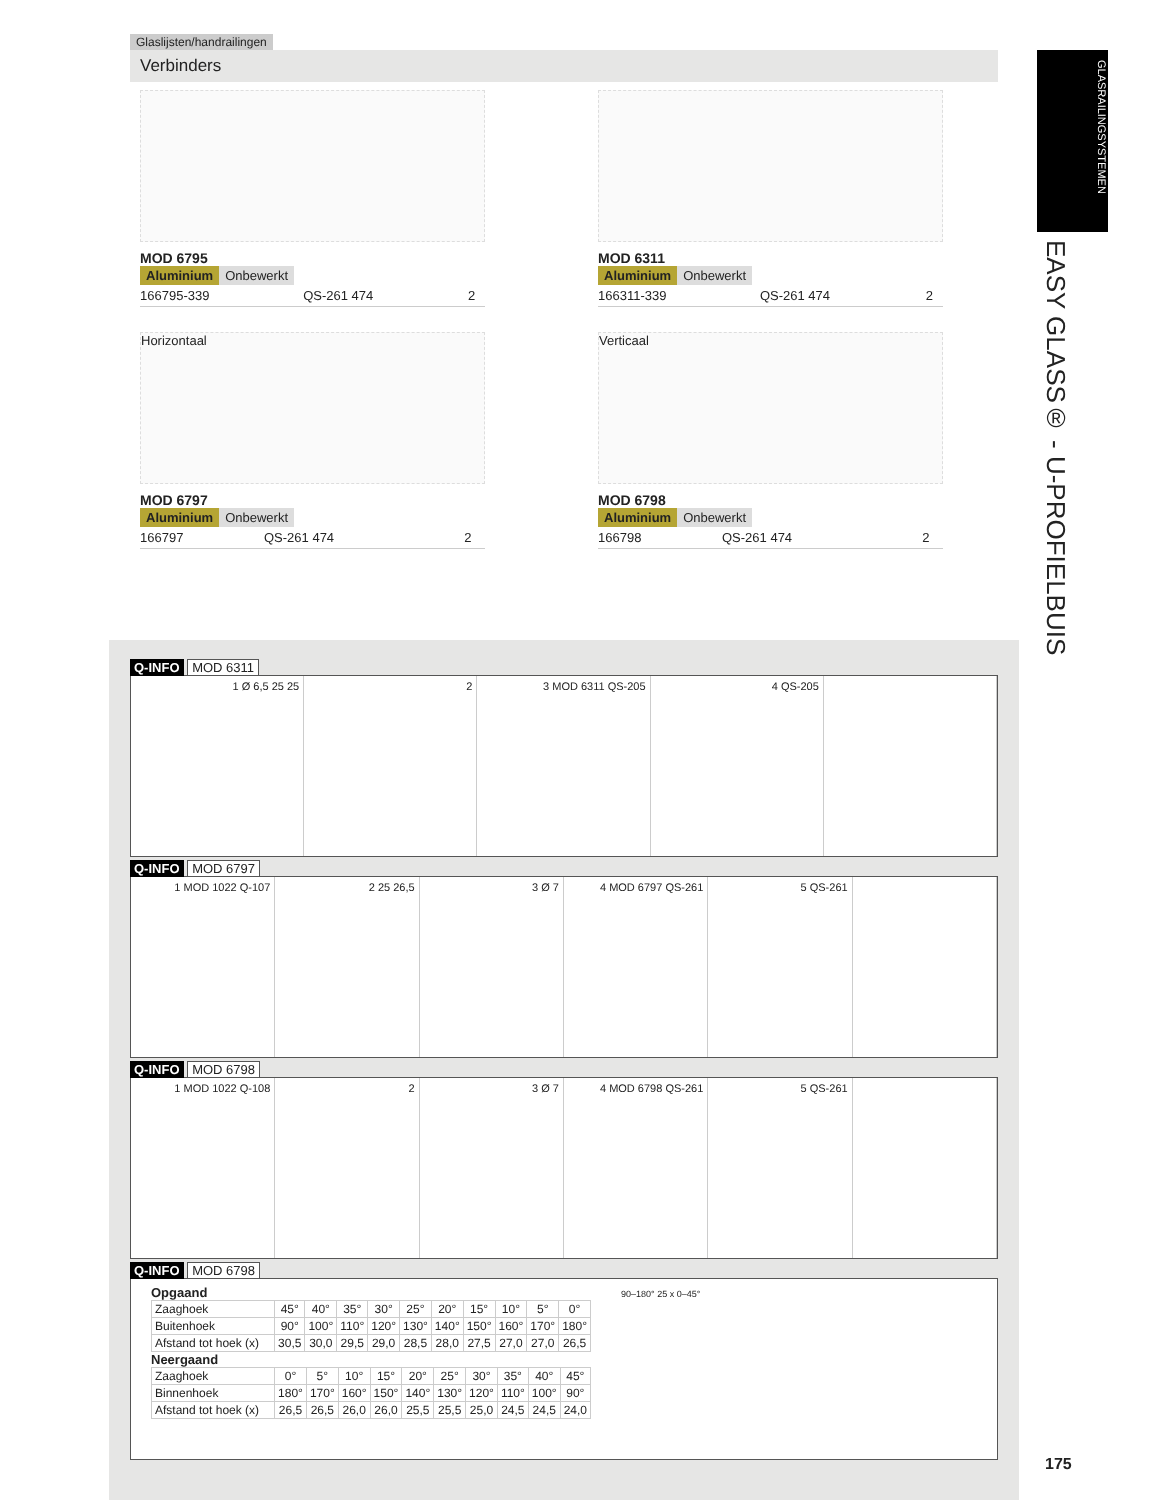Glaslijsten/handrailingen
Verbinders
GLASRAILINGSYSTEMEN
EASY GLASS® - U-PROFIELBUIS
MOD 6795
Aluminium Onbewerkt
| 166795-339 | QS-261 474 | 2 |
MOD 6311
Aluminium Onbewerkt
| 166311-339 | QS-261 474 | 2 |
Horizontaal
MOD 6797
Aluminium Onbewerkt
| 166797 | QS-261 474 | 2 |
Verticaal
MOD 6798
Aluminium Onbewerkt
| 166798 | QS-261 474 | 2 |
Q-INFO MOD 6311
1 Ø 6,5 25 25 2 3 MOD 6311 QS-205 4 QS-205
Q-INFO MOD 6797
1 MOD 1022 Q-107 2 25 26,5 3 Ø 7 4 MOD 6797 QS-261 5 QS-261
Q-INFO MOD 6798
1 MOD 1022 Q-108 2 3 Ø 7 4 MOD 6798 QS-261 5 QS-261
Q-INFO MOD 6798
Opgaand
| Zaaghoek | 45° | 40° | 35° | 30° | 25° | 20° | 15° | 10° | 5° | 0° |
| Buitenhoek | 90° | 100° | 110° | 120° | 130° | 140° | 150° | 160° | 170° | 180° |
| Afstand tot hoek (x) | 30,5 | 30,0 | 29,5 | 29,0 | 28,5 | 28,0 | 27,5 | 27,0 | 27,0 | 26,5 |
Neergaand
| Zaaghoek | 0° | 5° | 10° | 15° | 20° | 25° | 30° | 35° | 40° | 45° |
| Binnenhoek | 180° | 170° | 160° | 150° | 140° | 130° | 120° | 110° | 100° | 90° |
| Afstand tot hoek (x) | 26,5 | 26,5 | 26,0 | 26,0 | 25,5 | 25,5 | 25,0 | 24,5 | 24,5 | 24,0 |
90–180° 25 x 0–45°
175